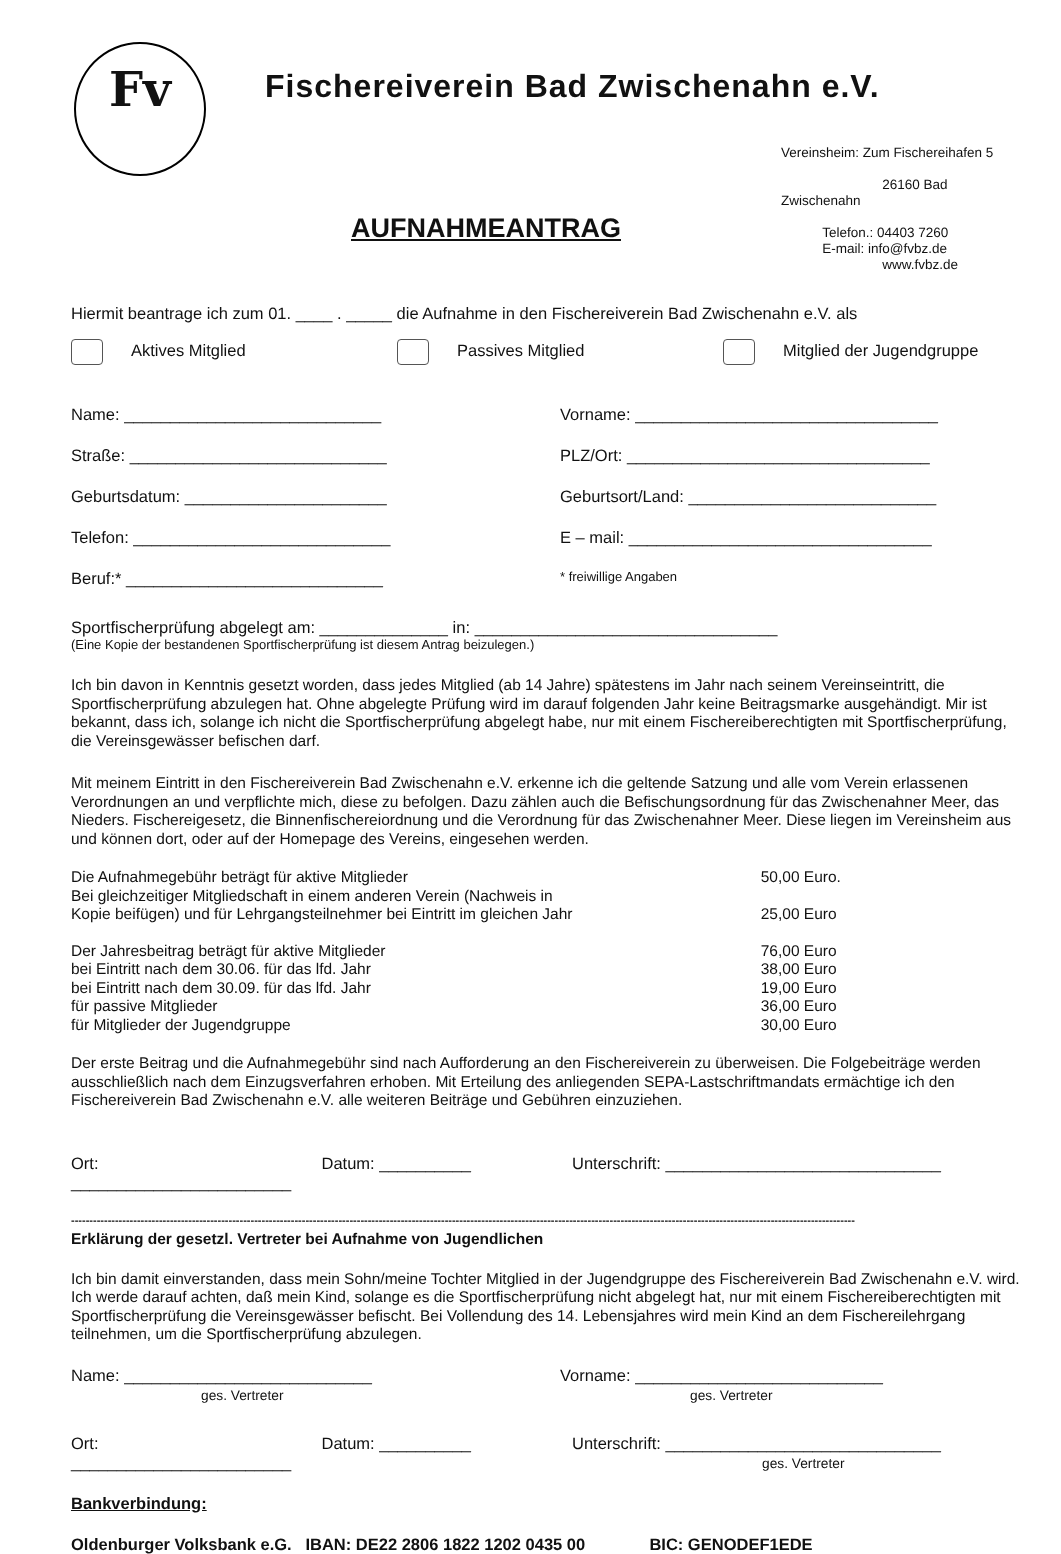Fv
Fischereiverein Bad Zwischenahn e.V.
Vereinsheim: Zum Fischereihafen 5
26160 Bad Zwischenahn
Telefon.: 04403 7260
E-mail: info@fvbz.de
www.fvbz.de
AUFNAHMEANTRAG
Hiermit beantrage ich zum 01. ____ . _____ die Aufnahme in den Fischereiverein Bad Zwischenahn e.V. als
Aktives Mitglied Passives Mitglied Mitglied der Jugendgruppe
Name: ____________________________ Vorname: _________________________________
Straße: ____________________________ PLZ/Ort: _________________________________
Geburtsdatum: ______________________ Geburtsort/Land: ___________________________
Telefon: ____________________________ E – mail: _________________________________
Beruf:* ____________________________ * freiwillige Angaben
Sportfischerprüfung abgelegt am: ______________ in: _________________________________
(Eine Kopie der bestandenen Sportfischerprüfung ist diesem Antrag beizulegen.)
Ich bin davon in Kenntnis gesetzt worden, dass jedes Mitglied (ab 14 Jahre) spätestens im Jahr nach seinem Vereinseintritt, die Sportfischerprüfung abzulegen hat. Ohne abgelegte Prüfung wird im darauf folgenden Jahr keine Beitragsmarke ausgehändigt. Mir ist bekannt, dass ich, solange ich nicht die Sportfischerprüfung abgelegt habe, nur mit einem Fischereiberechtigten mit Sportfischerprüfung, die Vereinsgewässer befischen darf.
Mit meinem Eintritt in den Fischereiverein Bad Zwischenahn e.V. erkenne ich die geltende Satzung und alle vom Verein erlassenen Verordnungen an und verpflichte mich, diese zu befolgen. Dazu zählen auch die Befischungsordnung für das Zwischenahner Meer, das Nieders. Fischereigesetz, die Binnenfischereiordnung und die Verordnung für das Zwischenahner Meer. Diese liegen im Vereinsheim aus und können dort, oder auf der Homepage des Vereins, eingesehen werden.
| Die Aufnahmegebühr beträgt für aktive Mitglieder | 50,00 Euro. |
| Bei gleichzeitiger Mitgliedschaft in einem anderen Verein (Nachweis in Kopie beifügen) und für Lehrgangsteilnehmer bei Eintritt im gleichen Jahr | 25,00 Euro |
| Der Jahresbeitrag beträgt für aktive Mitglieder | 76,00 Euro |
| bei Eintritt nach dem 30.06. für das lfd. Jahr | 38,00 Euro |
| bei Eintritt nach dem 30.09. für das lfd. Jahr | 19,00 Euro |
| für passive Mitglieder | 36,00 Euro |
| für Mitglieder der Jugendgruppe | 30,00 Euro |
Der erste Beitrag und die Aufnahmegebühr sind nach Aufforderung an den Fischereiverein zu überweisen. Die Folgebeiträge werden ausschließlich nach dem Einzugsverfahren erhoben. Mit Erteilung des anliegenden SEPA-Lastschriftmandats ermächtige ich den Fischereiverein Bad Zwischenahn e.V. alle weiteren Beiträge und Gebühren einzuziehen.
Ort: ________________________ Datum: __________ Unterschrift: ______________________________
----------------------------------------------------------------------------------------------------------------------------------------------------------------------------------------------------------------------
Erklärung der gesetzl. Vertreter bei Aufnahme von Jugendlichen
Ich bin damit einverstanden, dass mein Sohn/meine Tochter Mitglied in der Jugendgruppe des Fischereiverein Bad Zwischenahn e.V. wird. Ich werde darauf achten, daß mein Kind, solange es die Sportfischerprüfung nicht abgelegt hat, nur mit einem Fischereiberechtigten mit Sportfischerprüfung die Vereinsgewässer befischt. Bei Vollendung des 14. Lebensjahres wird mein Kind an dem Fischereilehrgang teilnehmen, um die Sportfischerprüfung abzulegen.
Name: ___________________________
ges. Vertreter Vorname: ___________________________
ges. Vertreter
Ort: ________________________ Datum: __________ Unterschrift: ______________________________
ges. Vertreter
Bankverbindung:
Oldenburger Volksbank e.G. IBAN: DE22 2806 1822 1202 0435 00 BIC: GENODEF1EDE